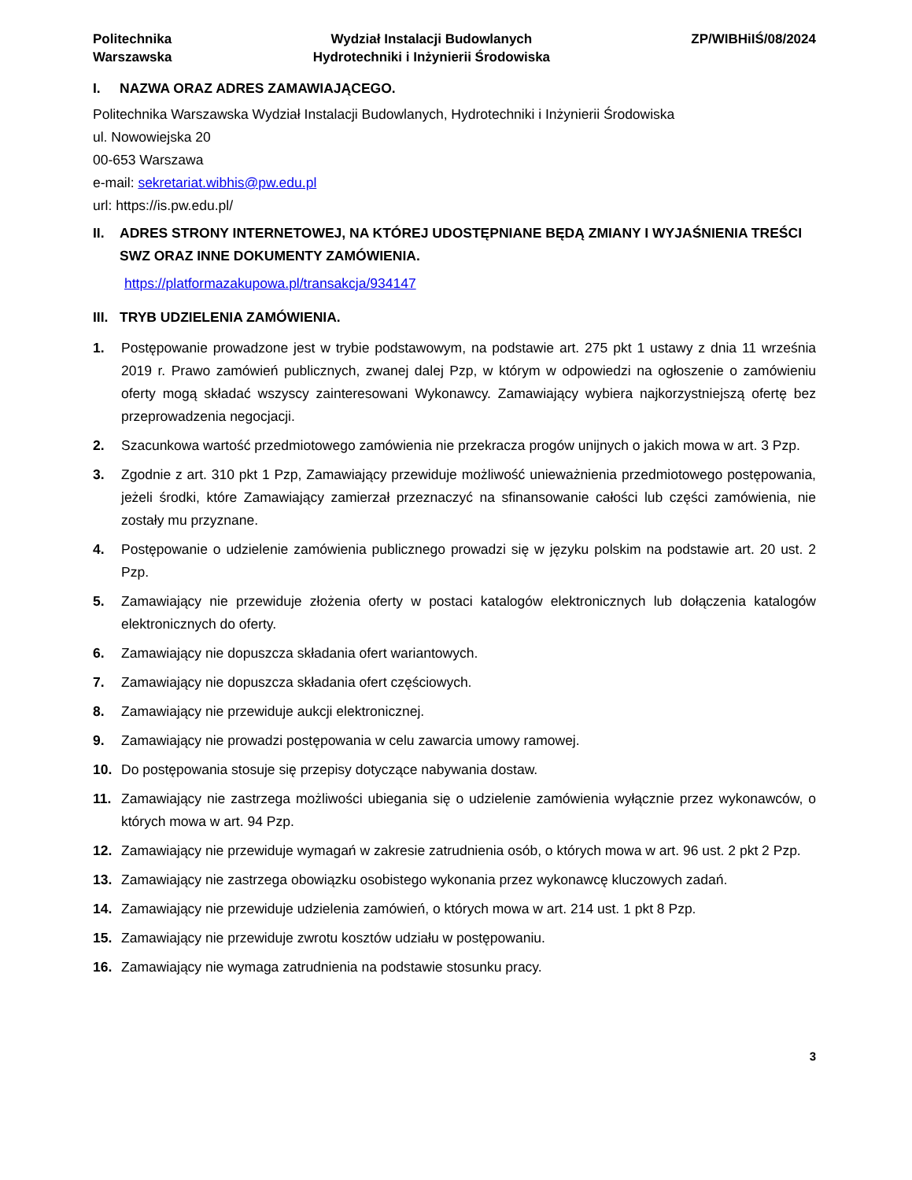Politechnika
Warszawska
Wydział Instalacji Budowlanych
Hydrotechniki i Inżynierii Środowiska
ZP/WIBHiIŚ/08/2024
I. NAZWA ORAZ ADRES ZAMAWIAJĄCEGO.
Politechnika Warszawska Wydział Instalacji Budowlanych, Hydrotechniki i Inżynierii Środowiska
ul. Nowowiejska 20
00-653 Warszawa
e-mail: sekretariat.wibhis@pw.edu.pl
url: https://is.pw.edu.pl/
II. ADRES STRONY INTERNETOWEJ, NA KTÓREJ UDOSTĘPNIANE BĘDĄ ZMIANY I WYJAŚNIENIA TREŚCI SWZ ORAZ INNE DOKUMENTY ZAMÓWIENIA.
https://platformazakupowa.pl/transakcja/934147
III. TRYB UDZIELENIA ZAMÓWIENIA.
1. Postępowanie prowadzone jest w trybie podstawowym, na podstawie art. 275 pkt 1 ustawy z dnia 11 września 2019 r. Prawo zamówień publicznych, zwanej dalej Pzp, w którym w odpowiedzi na ogłoszenie o zamówieniu oferty mogą składać wszyscy zainteresowani Wykonawcy. Zamawiający wybiera najkorzystniejszą ofertę bez przeprowadzenia negocjacji.
2. Szacunkowa wartość przedmiotowego zamówienia nie przekracza progów unijnych o jakich mowa w art. 3 Pzp.
3. Zgodnie z art. 310 pkt 1 Pzp, Zamawiający przewiduje możliwość unieważnienia przedmiotowego postępowania, jeżeli środki, które Zamawiający zamierzał przeznaczyć na sfinansowanie całości lub części zamówienia, nie zostały mu przyznane.
4. Postępowanie o udzielenie zamówienia publicznego prowadzi się w języku polskim na podstawie art. 20 ust. 2 Pzp.
5. Zamawiający nie przewiduje złożenia oferty w postaci katalogów elektronicznych lub dołączenia katalogów elektronicznych do oferty.
6. Zamawiający nie dopuszcza składania ofert wariantowych.
7. Zamawiający nie dopuszcza składania ofert częściowych.
8. Zamawiający nie przewiduje aukcji elektronicznej.
9. Zamawiający nie prowadzi postępowania w celu zawarcia umowy ramowej.
10. Do postępowania stosuje się przepisy dotyczące nabywania dostaw.
11. Zamawiający nie zastrzega możliwości ubiegania się o udzielenie zamówienia wyłącznie przez wykonawców, o których mowa w art. 94 Pzp.
12. Zamawiający nie przewiduje wymagań w zakresie zatrudnienia osób, o których mowa w art. 96 ust. 2 pkt 2 Pzp.
13. Zamawiający nie zastrzega obowiązku osobistego wykonania przez wykonawcę kluczowych zadań.
14. Zamawiający nie przewiduje udzielenia zamówień, o których mowa w art. 214 ust. 1 pkt 8 Pzp.
15. Zamawiający nie przewiduje zwrotu kosztów udziału w postępowaniu.
16. Zamawiający nie wymaga zatrudnienia na podstawie stosunku pracy.
3